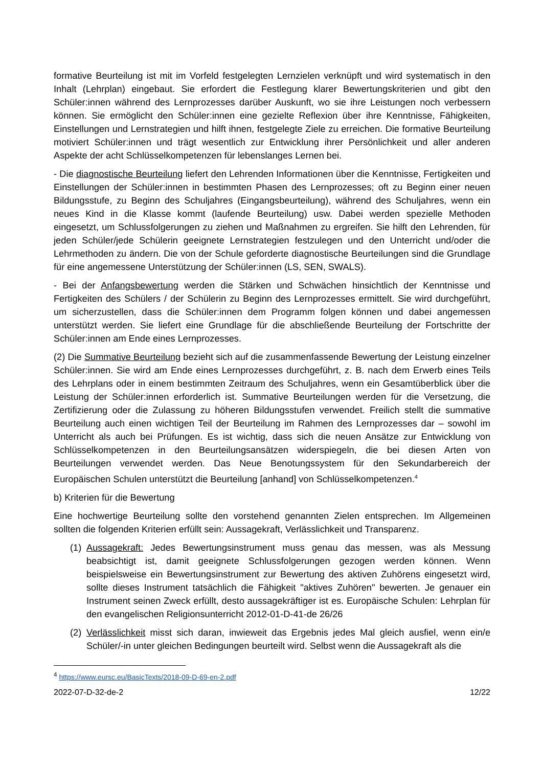formative Beurteilung ist mit im Vorfeld festgelegten Lernzielen verknüpft und wird systematisch in den Inhalt (Lehrplan) eingebaut. Sie erfordert die Festlegung klarer Bewertungskriterien und gibt den Schüler:innen während des Lernprozesses darüber Auskunft, wo sie ihre Leistungen noch verbessern können. Sie ermöglicht den Schüler:innen eine gezielte Reflexion über ihre Kenntnisse, Fähigkeiten, Einstellungen und Lernstrategien und hilft ihnen, festgelegte Ziele zu erreichen. Die formative Beurteilung motiviert Schüler:innen und trägt wesentlich zur Entwicklung ihrer Persönlichkeit und aller anderen Aspekte der acht Schlüsselkompetenzen für lebenslanges Lernen bei.
- Die diagnostische Beurteilung liefert den Lehrenden Informationen über die Kenntnisse, Fertigkeiten und Einstellungen der Schüler:innen in bestimmten Phasen des Lernprozesses; oft zu Beginn einer neuen Bildungsstufe, zu Beginn des Schuljahres (Eingangsbeurteilung), während des Schuljahres, wenn ein neues Kind in die Klasse kommt (laufende Beurteilung) usw. Dabei werden spezielle Methoden eingesetzt, um Schlussfolgerungen zu ziehen und Maßnahmen zu ergreifen. Sie hilft den Lehrenden, für jeden Schüler/jede Schülerin geeignete Lernstrategien festzulegen und den Unterricht und/oder die Lehrmethoden zu ändern. Die von der Schule geforderte diagnostische Beurteilungen sind die Grundlage für eine angemessene Unterstützung der Schüler:innen (LS, SEN, SWALS).
- Bei der Anfangsbewertung werden die Stärken und Schwächen hinsichtlich der Kenntnisse und Fertigkeiten des Schülers / der Schülerin zu Beginn des Lernprozesses ermittelt. Sie wird durchgeführt, um sicherzustellen, dass die Schüler:innen dem Programm folgen können und dabei angemessen unterstützt werden. Sie liefert eine Grundlage für die abschließende Beurteilung der Fortschritte der Schüler:innen am Ende eines Lernprozesses.
(2) Die Summative Beurteilung bezieht sich auf die zusammenfassende Bewertung der Leistung einzelner Schüler:innen. Sie wird am Ende eines Lernprozesses durchgeführt, z. B. nach dem Erwerb eines Teils des Lehrplans oder in einem bestimmten Zeitraum des Schuljahres, wenn ein Gesamtüberblick über die Leistung der Schüler:innen erforderlich ist. Summative Beurteilungen werden für die Versetzung, die Zertifizierung oder die Zulassung zu höheren Bildungsstufen verwendet. Freilich stellt die summative Beurteilung auch einen wichtigen Teil der Beurteilung im Rahmen des Lernprozesses dar – sowohl im Unterricht als auch bei Prüfungen. Es ist wichtig, dass sich die neuen Ansätze zur Entwicklung von Schlüsselkompetenzen in den Beurteilungsansätzen widerspiegeln, die bei diesen Arten von Beurteilungen verwendet werden. Das Neue Benotungssystem für den Sekundarbereich der Europäischen Schulen unterstützt die Beurteilung [anhand] von Schlüsselkompetenzen.<sup>4</sup>
b) Kriterien für die Bewertung
Eine hochwertige Beurteilung sollte den vorstehend genannten Zielen entsprechen. Im Allgemeinen sollten die folgenden Kriterien erfüllt sein: Aussagekraft, Verlässlichkeit und Transparenz.
(1) Aussagekraft: Jedes Bewertungsinstrument muss genau das messen, was als Messung beabsichtigt ist, damit geeignete Schlussfolgerungen gezogen werden können. Wenn beispielsweise ein Bewertungsinstrument zur Bewertung des aktiven Zuhörens eingesetzt wird, sollte dieses Instrument tatsächlich die Fähigkeit "aktives Zuhören" bewerten. Je genauer ein Instrument seinen Zweck erfüllt, desto aussagekräftiger ist es. Europäische Schulen: Lehrplan für den evangelischen Religionsunterricht 2012-01-D-41-de 26/26
(2) Verlässlichkeit misst sich daran, inwieweit das Ergebnis jedes Mal gleich ausfiel, wenn ein/e Schüler/-in unter gleichen Bedingungen beurteilt wird. Selbst wenn die Aussagekraft als die
<sup>4</sup> https://www.eursc.eu/BasicTexts/2018-09-D-69-en-2.pdf
2022-07-D-32-de-2 12/22